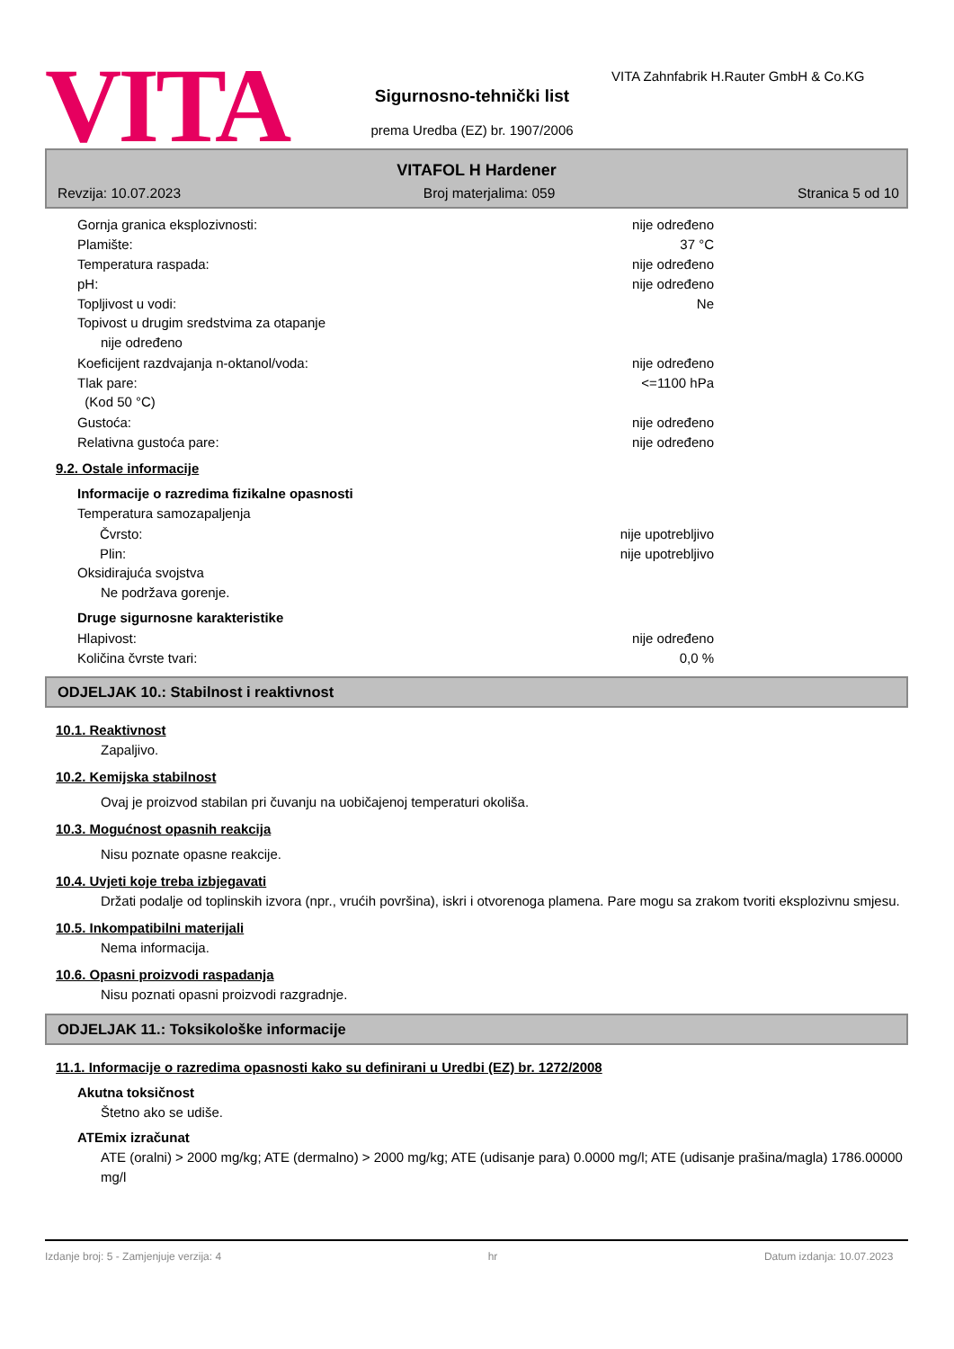VITA
Sigurnosno-tehnički list
prema Uredba (EZ) br. 1907/2006
VITA Zahnfabrik H.Rauter GmbH & Co.KG
VITAFOL H Hardener
Revzija: 10.07.2023 Broj materjalima: 059 Stranica 5 od 10
Gornja granica eksplozivnosti: nije određeno
Plamište: 37 °C
Temperatura raspada: nije određeno
pH: nije određeno
Topljivost u vodi: Ne
Topivost u drugim sredstvima za otapanje
nije određeno
Koeficijent razdvajanja n-oktanol/voda: nije određeno
Tlak pare: <=1100 hPa
(Kod 50 °C)
Gustoća: nije određeno
Relativna gustoća pare: nije određeno
9.2. Ostale informacije
Informacije o razredima fizikalne opasnosti
Temperatura samozapaljenja
Čvrsto: nije upotrebljivo
Plin: nije upotrebljivo
Oksidirajuća svojstva
Ne podržava gorenje.
Druge sigurnosne karakteristike
Hlapivost: nije određeno
Količina čvrste tvari: 0,0 %
ODJELJAK 10.: Stabilnost i reaktivnost
10.1. Reaktivnost
Zapaljivo.
10.2. Kemijska stabilnost
Ovaj je proizvod stabilan pri čuvanju na uobičajenoj temperaturi okoliša.
10.3. Mogućnost opasnih reakcija
Nisu poznate opasne reakcije.
10.4. Uvjeti koje treba izbjegavati
Držati podalje od toplinskih izvora (npr., vrućih površina), iskri i otvorenoga plamena. Pare mogu sa zrakom tvoriti eksplozivnu smjesu.
10.5. Inkompatibilni materijali
Nema informacija.
10.6. Opasni proizvodi raspadanja
Nisu poznati opasni proizvodi razgradnje.
ODJELJAK 11.: Toksikološke informacije
11.1. Informacije o razredima opasnosti kako su definirani u Uredbi (EZ) br. 1272/2008
Akutna toksičnost
Štetno ako se udiše.
ATEmix izračunat
ATE (oralni) > 2000 mg/kg; ATE (dermalno) > 2000 mg/kg; ATE (udisanje para) 0.0000 mg/l; ATE (udisanje prašina/magla) 1786.00000 mg/l
Izdanje broj: 5 - Zamjenjuje verzija: 4 hr Datum izdanja: 10.07.2023